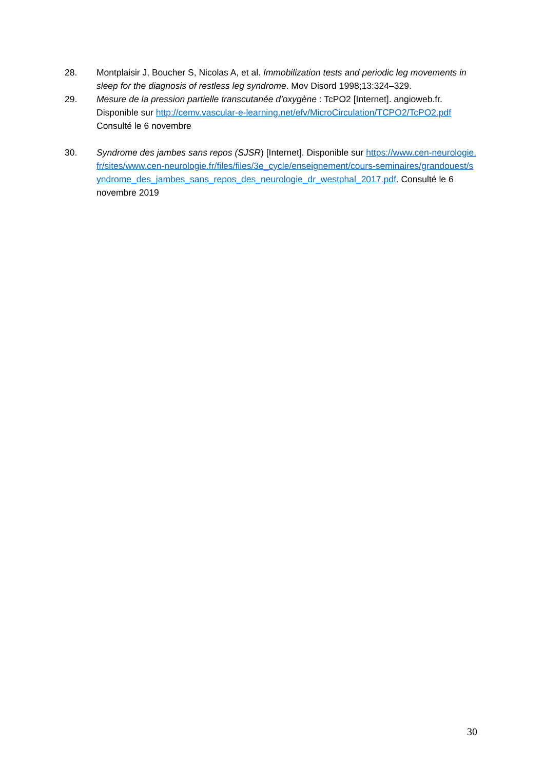28. Montplaisir J, Boucher S, Nicolas A, et al. Immobilization tests and periodic leg movements in sleep for the diagnosis of restless leg syndrome. Mov Disord 1998;13:324–329.
29. Mesure de la pression partielle transcutanée d’oxygène : TcPO2 [Internet]. angioweb.fr. Disponible sur http://cemv.vascular-e-learning.net/efv/MicroCirculation/TCPO2/TcPO2.pdf Consulté le 6 novembre
30. Syndrome des jambes sans repos (SJSR) [Internet]. Disponible sur https://www.cen-neurologie.fr/sites/www.cen-neurologie.fr/files/files/3e_cycle/enseignement/cours-seminaires/grandouest/syndrome_des_jambes_sans_repos_des_neurologie_dr_westphal_2017.pdf. Consulté le 6 novembre 2019
30